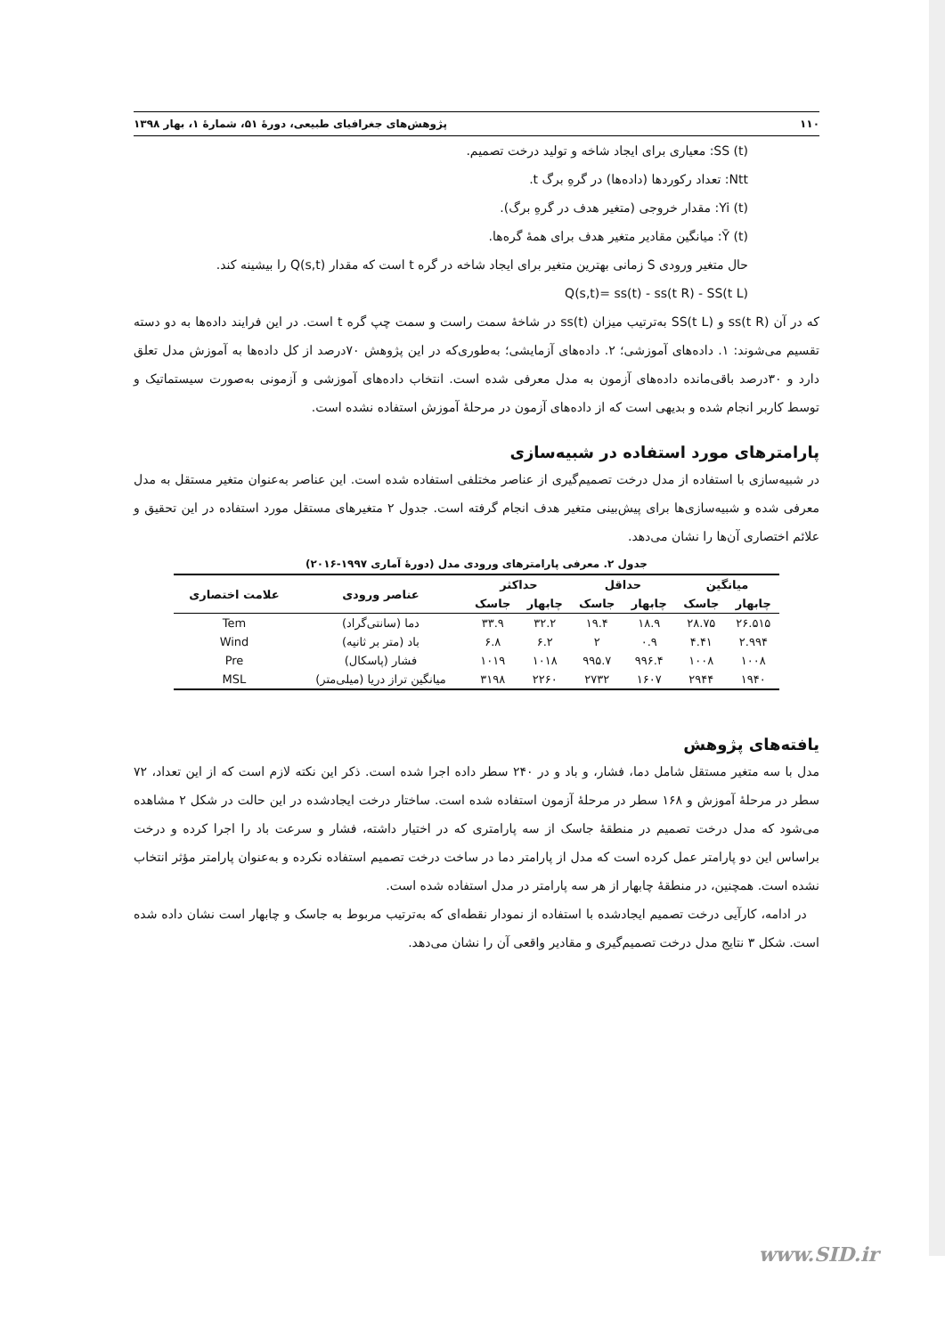۱۱۰ پژوهش‌های جغرافیای طبیعی، دورهٔ ۵۱، شمارهٔ ۱، بهار ۱۳۹۸
SS (t): معیاری برای ایجاد شاخه و تولید درخت تصمیم.
Ntt: تعداد رکوردها (داده‌ها) در گرهِ برگ t.
Yi (t): مقدار خروجی (متغیر هدف در گرهِ برگ).
Ȳ (t): میانگین مقادیر متغیر هدف برای همهٔ گره‌ها.
حال متغیر ورودی S زمانی بهترین متغیر برای ایجاد شاخه در گره t است که مقدار Q(s,t) را بیشینه کند.
Q(s,t)= ss(t) - ss(t R) - SS(t L)
که در آن ss(t R) و SS(t L) به‌ترتیب میزان ss(t) در شاخهٔ سمت راست و سمت چپ گره t است. در این فرایند داده‌ها به دو دسته تقسیم می‌شوند: ۱. داده‌های آموزشی؛ ۲. داده‌های آزمایشی؛ به‌طوری‌که در این پژوهش ۷۰درصد از کل داده‌ها به آموزش مدل تعلق دارد و ۳۰درصد باقی‌مانده داده‌های آزمون به مدل معرفی شده است. انتخاب داده‌های آموزشی و آزمونی به‌صورت سیستماتیک و توسط کاربر انجام شده و بدیهی است که از داده‌های آزمون در مرحلهٔ آموزش استفاده نشده است.
پارامترهای مورد استفاده در شبیه‌سازی
در شبیه‌سازی با استفاده از مدل درخت تصمیم‌گیری از عناصر مختلفی استفاده شده است. این عناصر به‌عنوان متغیر مستقل به مدل معرفی شده و شبیه‌سازی‌ها برای پیش‌بینی متغیر هدف انجام گرفته است. جدول ۲ متغیرهای مستقل مورد استفاده در این تحقیق و علائم اختصاری آن‌ها را نشان می‌دهد.
جدول ۲. معرفی پارامترهای ورودی مدل (دورهٔ آماری ۱۹۹۷-۲۰۱۶)
| میانگین | | حداقل | | حداکثر | | عناصر ورودی | علامت اختصاری |
| --- | --- | --- | --- | --- | --- | --- | --- |
| چابهار | جاسک | چابهار | جاسک | چابهار | جاسک | | |
| ۲۶.۵۱۵ | ۲۸.۷۵ | ۱۸.۹ | ۱۹.۴ | ۳۲.۲ | ۳۳.۹ | دما (سانتی‌گراد) | Tem |
| ۲.۹۹۴ | ۴.۴۱ | ۰.۹ | ۲ | ۶.۲ | ۶.۸ | باد (متر بر ثانیه) | Wind |
| ۱۰۰۸ | ۱۰۰۸ | ۹۹۶.۴ | ۹۹۵.۷ | ۱۰۱۸ | ۱۰۱۹ | فشار (پاسکال) | Pre |
| ۱۹۴۰ | ۲۹۴۴ | ۱۶۰۷ | ۲۷۳۲ | ۲۲۶۰ | ۳۱۹۸ | میانگین تراز دریا (میلی‌متر) | MSL |
یافته‌های پژوهش
مدل با سه متغیر مستقل شامل دما، فشار، و باد و در ۲۴۰ سطر داده اجرا شده است. ذکر این نکته لازم است که از این تعداد، ۷۲ سطر در مرحلهٔ آموزش و ۱۶۸ سطر در مرحلهٔ آزمون استفاده شده است. ساختار درخت ایجادشده در این حالت در شکل ۲ مشاهده می‌شود که مدل درخت تصمیم در منطقهٔ جاسک از سه پارامتری که در اختیار داشته، فشار و سرعت باد را اجرا کرده و درخت براساس این دو پارامتر عمل کرده است که مدل از پارامتر دما در ساخت درخت تصمیم استفاده نکرده و به‌عنوان پارامتر مؤثر انتخاب نشده است. همچنین، در منطقهٔ چابهار از هر سه پارامتر در مدل استفاده شده است.
در ادامه، کارآیی درخت تصمیم ایجادشده با استفاده از نمودار نقطه‌ای که به‌ترتیب مربوط به جاسک و چابهار است نشان داده شده است. شکل ۳ نتایج مدل درخت تصمیم‌گیری و مقادیر واقعی آن را نشان می‌دهد.
www.SID.ir